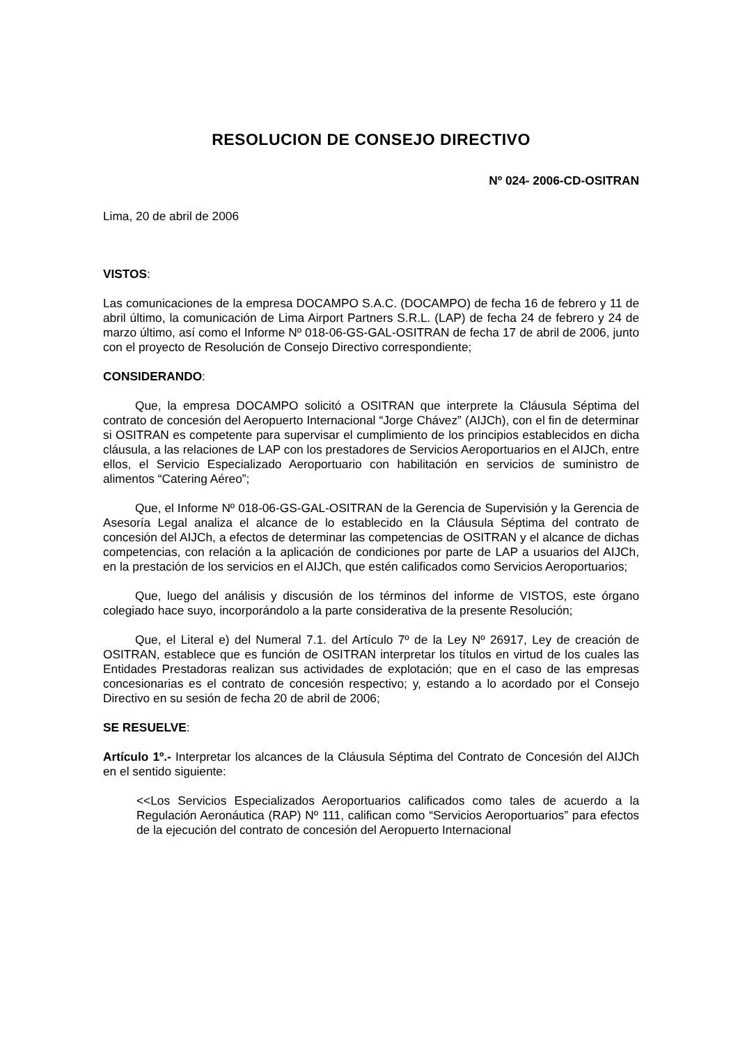RESOLUCION DE CONSEJO DIRECTIVO
Nº 024- 2006-CD-OSITRAN
Lima, 20 de abril de 2006
VISTOS:
Las comunicaciones de la empresa DOCAMPO S.A.C. (DOCAMPO) de fecha 16 de febrero y 11 de abril último, la comunicación de Lima Airport Partners S.R.L. (LAP) de fecha 24 de febrero y 24 de marzo último, así como el Informe Nº 018-06-GS-GAL-OSITRAN de fecha 17 de abril de 2006, junto con el proyecto de Resolución de Consejo Directivo correspondiente;
CONSIDERANDO:
Que, la empresa DOCAMPO solicitó a OSITRAN que interprete la Cláusula Séptima del contrato de concesión del Aeropuerto Internacional “Jorge Chávez” (AIJCh), con el fin de determinar si OSITRAN es competente para supervisar el cumplimiento de los principios establecidos en dicha cláusula, a las relaciones de LAP con los prestadores de Servicios Aeroportuarios en el AIJCh, entre ellos, el Servicio Especializado Aeroportuario con habilitación en servicios de suministro de alimentos “Catering Aéreo”;
Que, el Informe Nº 018-06-GS-GAL-OSITRAN de la Gerencia de Supervisión y la Gerencia de Asesoría Legal analiza el alcance de lo establecido en la Cláusula Séptima del contrato de concesión del AIJCh, a efectos de determinar las competencias de OSITRAN y el alcance de dichas competencias, con relación a la aplicación de condiciones por parte de LAP a usuarios del AIJCh, en la prestación de los servicios en el AIJCh, que estén calificados como Servicios Aeroportuarios;
Que, luego del análisis y discusión de los términos del informe de VISTOS, este órgano colegiado hace suyo, incorporándolo a la parte considerativa de la presente Resolución;
Que, el Literal e) del Numeral 7.1. del Artículo 7º de la Ley Nº 26917, Ley de creación de OSITRAN, establece que es función de OSITRAN interpretar los títulos en virtud de los cuales las Entidades Prestadoras realizan sus actividades de explotación; que en el caso de las empresas concesionarias es el contrato de concesión respectivo; y, estando a lo acordado por el Consejo Directivo en su sesión de fecha 20 de abril de 2006;
SE RESUELVE:
Artículo 1º.- Interpretar los alcances de la Cláusula Séptima del Contrato de Concesión del AIJCh en el sentido siguiente:
<<Los Servicios Especializados Aeroportuarios calificados como tales de acuerdo a la Regulación Aeronáutica (RAP) Nº 111, califican como “Servicios Aeroportuarios” para efectos de la ejecución del contrato de concesión del Aeropuerto Internacional